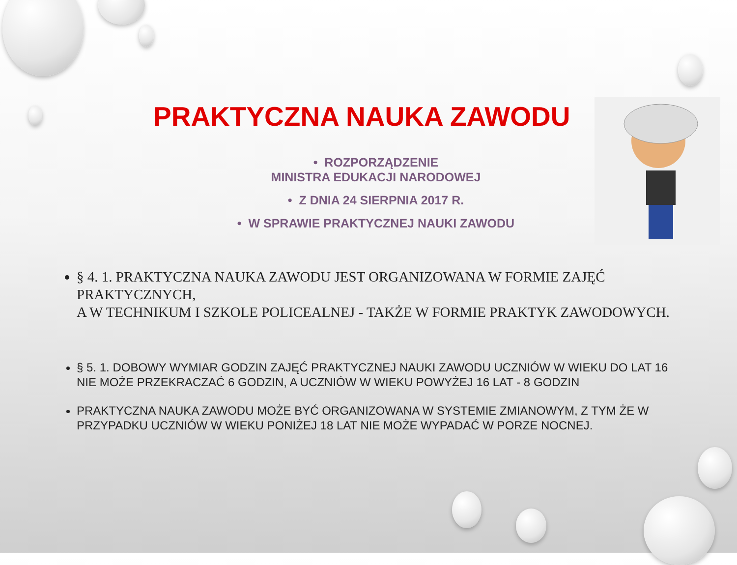PRAKTYCZNA NAUKA ZAWODU
• ROZPORZĄDZENIE
MINISTRA EDUKACJI NARODOWEJ
• Z DNIA 24 SIERPNIA 2017 R.
• W SPRAWIE PRAKTYCZNEJ NAUKI ZAWODU
§ 4. 1. PRAKTYCZNA NAUKA ZAWODU JEST ORGANIZOWANA W FORMIE ZAJĘĆ PRAKTYCZNYCH,
A W TECHNIKUM I SZKOLE POLICEALNEJ - TAKŻE W FORMIE PRAKTYK ZAWODOWYCH.
§ 5. 1. DOBOWY WYMIAR GODZIN ZAJĘĆ PRAKTYCZNEJ NAUKI ZAWODU UCZNIÓW W WIEKU DO LAT 16 NIE MOŻE PRZEKRACZAĆ 6 GODZIN, A UCZNIÓW W WIEKU POWYŻEJ 16 LAT - 8 GODZIN
PRAKTYCZNA NAUKA ZAWODU MOŻE BYĆ ORGANIZOWANA W SYSTEMIE ZMIANOWYM, Z TYM ŻE W PRZYPADKU UCZNIÓW W WIEKU PONIŻEJ 18 LAT NIE MOŻE WYPADAĆ W PORZE NOCNEJ.